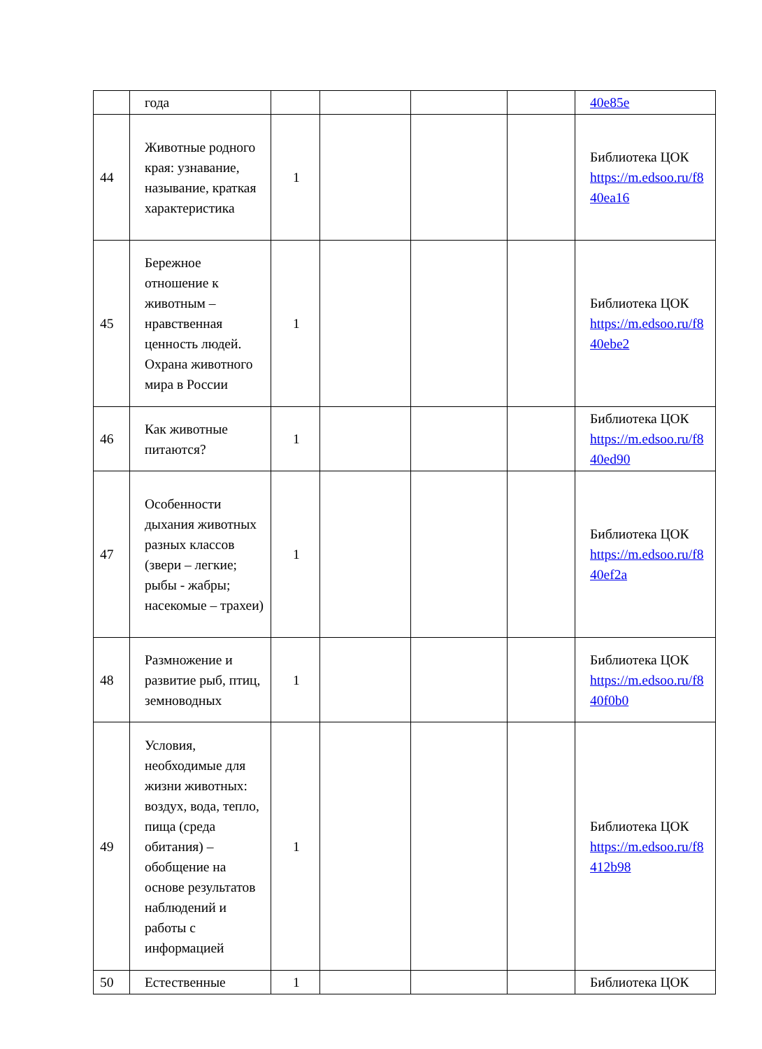| | года | | | | | 40e85e |
| 44 | Животные родного края: узнавание, называние, краткая характеристика | 1 | | | | Библиотека ЦОК https://m.edsoo.ru/f8 40ea16 |
| 45 | Бережное отношение к животным – нравственная ценность людей. Охрана животного мира в России | 1 | | | | Библиотека ЦОК https://m.edsoo.ru/f8 40ebe2 |
| 46 | Как животные питаются? | 1 | | | | Библиотека ЦОК https://m.edsoo.ru/f8 40ed90 |
| 47 | Особенности дыхания животных разных классов (звери – легкие; рыбы - жабры; насекомые – трахеи) | 1 | | | | Библиотека ЦОК https://m.edsoo.ru/f8 40ef2a |
| 48 | Размножение и развитие рыб, птиц, земноводных | 1 | | | | Библиотека ЦОК https://m.edsoo.ru/f8 40f0b0 |
| 49 | Условия, необходимые для жизни животных: воздух, вода, тепло, пища (среда обитания) – обобщение на основе результатов наблюдений и работы с информацией | 1 | | | | Библиотека ЦОК https://m.edsoo.ru/f8 412b98 |
| 50 | Естественные | 1 | | | | Библиотека ЦОК |